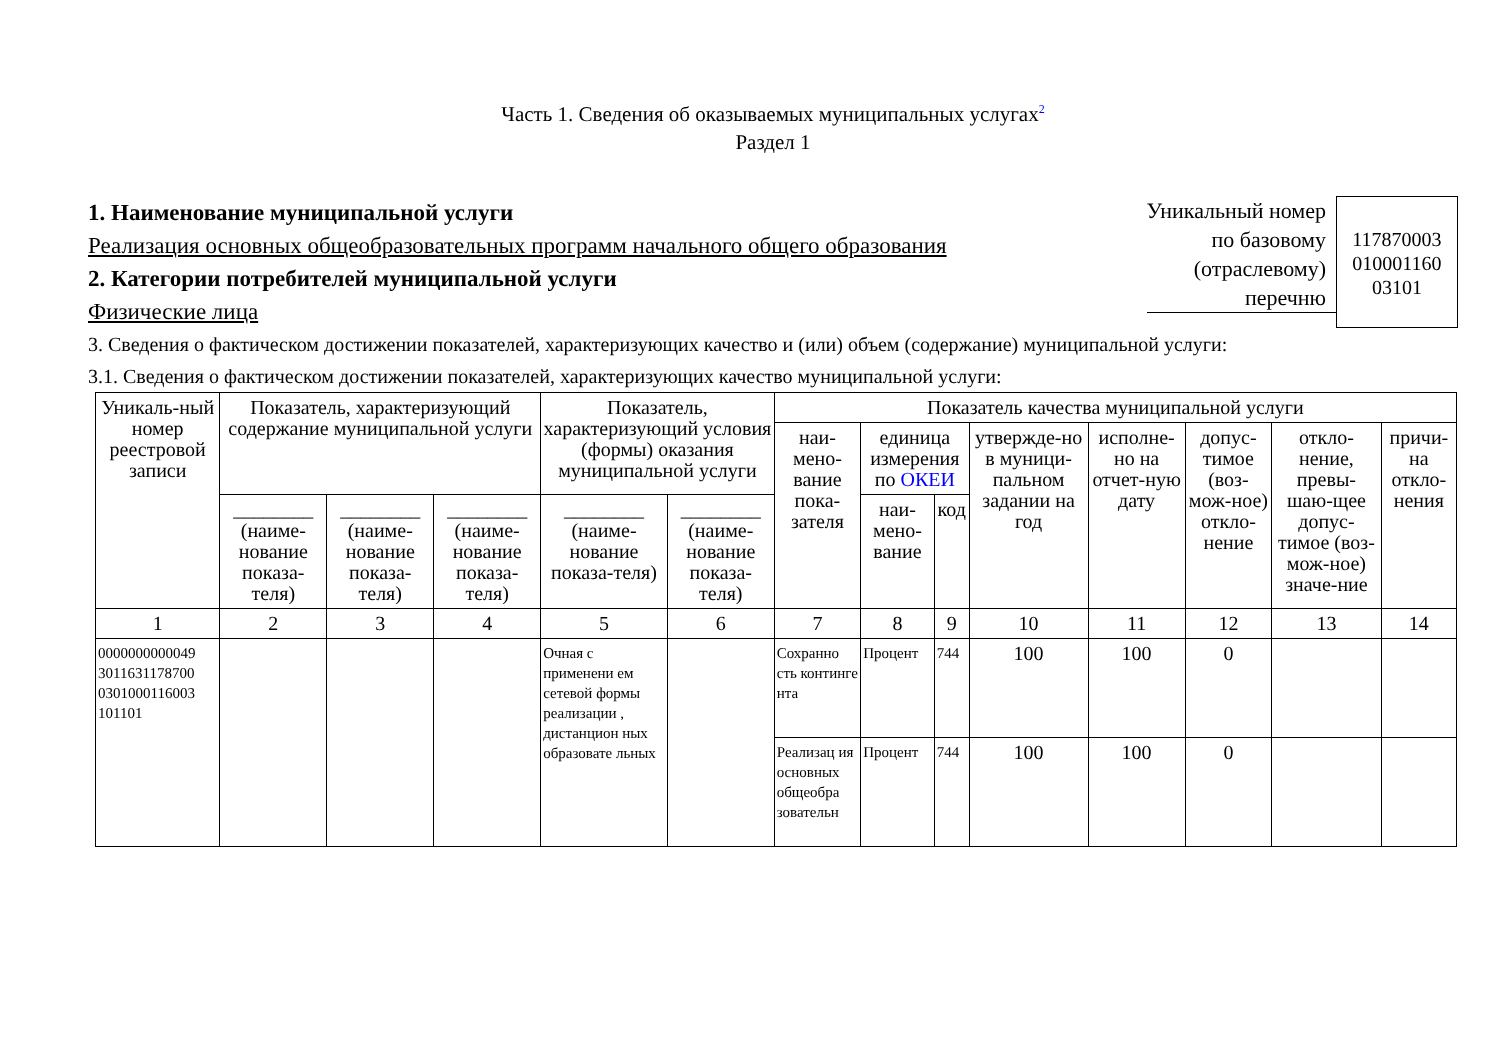Часть 1. Сведения об оказываемых муниципальных услугах<sup>2</sup>
Раздел 1
1. Наименование муниципальной услуги
Реализация основных общеобразовательных программ начального общего образования
2. Категории потребителей муниципальной услуги
Физические лица
Уникальный номер
по базовому
(отраслевому)
перечню
117870003
010001160
03101
3. Сведения о фактическом достижении показателей, характеризующих качество и (или) объем (содержание) муниципальной услуги:
3.1. Сведения о фактическом достижении показателей, характеризующих качество муниципальной услуги:
| Уникаль-ный номер реестровой записи | Показатель, характеризующий содержание муниципальной услуги | | | Показатель, характеризующий условия (формы) оказания муниципальной услуги | | Показатель качества муниципальной услуги | | | | | | | |
| --- | --- | --- | --- | --- | --- | --- | --- | --- | --- | --- | --- | --- | --- |
| | | | | | | наи-мено-вание пока-зателя | единица измерения по ОКЕИ | | утвержде-но в муници-пальном задании на год | исполне-но на отчет-ную дату | допус-тимое (воз-мож-ное) откло-нение | откло-нение, превы-шаю-щее допус-тимое (воз-мож-ное) значе-ние | причи-на откло-нения |
| | ________ (наиме-нование показа-теля) | ________ (наиме-нование показа-теля) | ________ (наиме-нование показа-теля) | ________ (наиме-нование показа-теля) | ________ (наиме-нование показа-теля) | | наи-мено-вание | код | | | | | |
| 1 | 2 | 3 | 4 | 5 | 6 | 7 | 8 | 9 | 10 | 11 | 12 | 13 | 14 |
| 0000000000049 3011631178700 0301000116003 101101 | | | | Очная с применени ем сетевой формы реализации , дистанцион ных образовате льных | | Сохранно сть континге нта | Процент | 744 | 100 | 100 | 0 | | |
| | | | | | | Реализац ия основных общеобра зовательн | Процент | 744 | 100 | 100 | 0 | | |